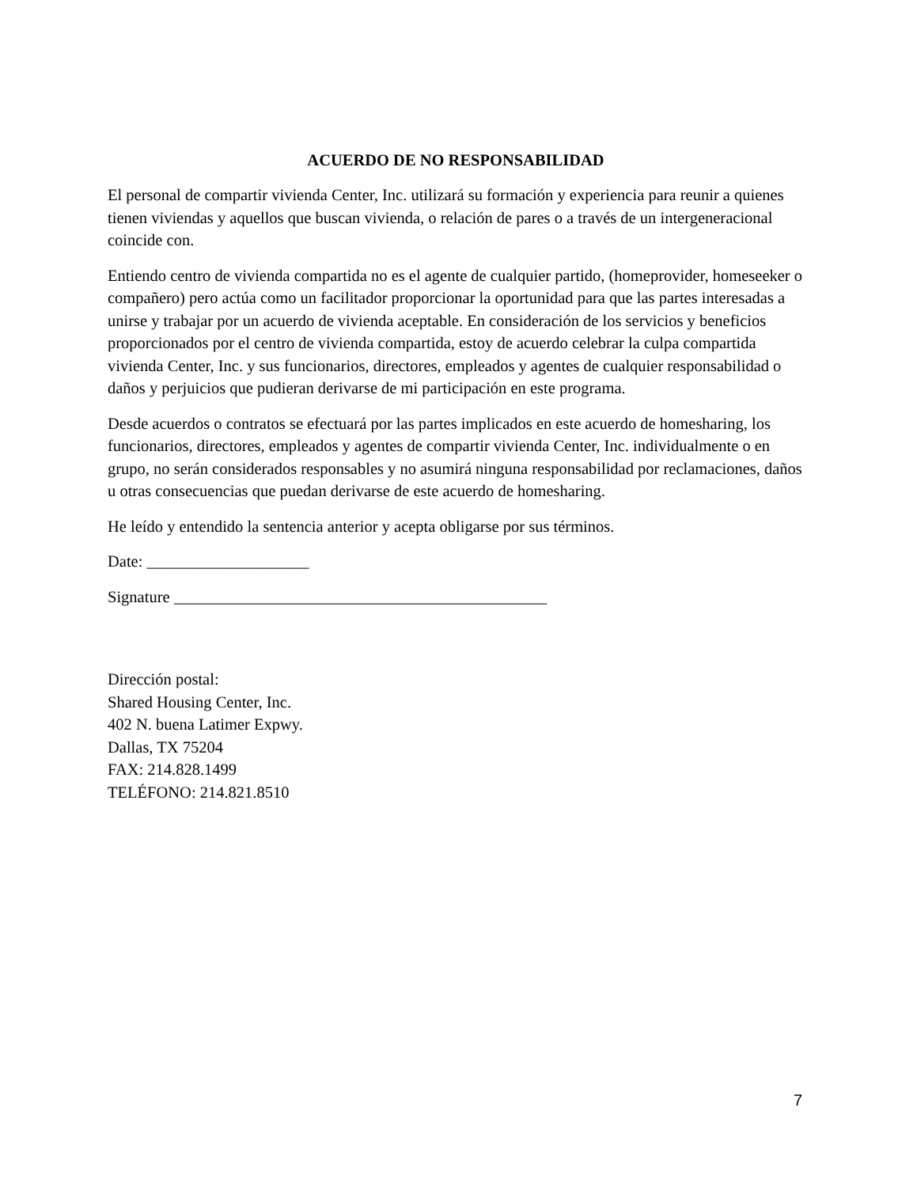ACUERDO DE NO RESPONSABILIDAD
El personal de compartir vivienda Center, Inc. utilizará su formación y experiencia para reunir a quienes tienen viviendas y aquellos que buscan vivienda, o relación de pares o a través de un intergeneracional coincide con.
Entiendo centro de vivienda compartida no es el agente de cualquier partido, (homeprovider, homeseeker o compañero) pero actúa como un facilitador proporcionar la oportunidad para que las partes interesadas a unirse y trabajar por un acuerdo de vivienda aceptable. En consideración de los servicios y beneficios proporcionados por el centro de vivienda compartida, estoy de acuerdo celebrar la culpa compartida vivienda Center, Inc. y sus funcionarios, directores, empleados y agentes de cualquier responsabilidad o daños y perjuicios que pudieran derivarse de mi participación en este programa.
Desde acuerdos o contratos se efectuará por las partes implicados en este acuerdo de homesharing, los funcionarios, directores, empleados y agentes de compartir vivienda Center, Inc. individualmente o en grupo, no serán considerados responsables y no asumirá ninguna responsabilidad por reclamaciones, daños u otras consecuencias que puedan derivarse de este acuerdo de homesharing.
He leído y entendido la sentencia anterior y acepta obligarse por sus términos.
Date: ____________________
Signature ______________________________________________
Dirección postal:
Shared Housing Center, Inc.
402 N. buena Latimer Expwy.
Dallas, TX 75204
FAX: 214.828.1499
TELÉFONO: 214.821.8510
7